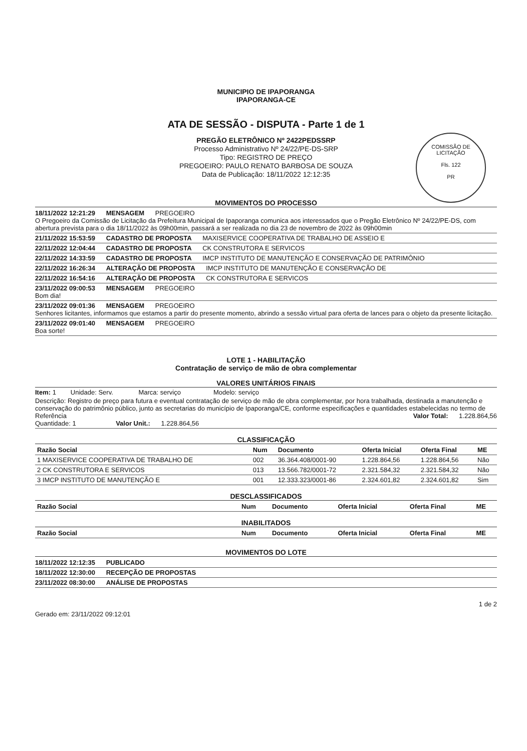MUNICIPIO DE IPAPORANGA
IPAPORANGA-CE
ATA DE SESSÃO - DISPUTA - Parte 1 de 1
PREGÃO ELETRÔNICO Nº 2422PEDSSRP
Processo Administrativo Nº 24/22/PE-DS-SRP
Tipo: REGISTRO DE PREÇO
PREGOEIRO: PAULO RENATO BARBOSA DE SOUZA
Data de Publicação: 18/11/2022 12:12:35
COMISSÃO DE LICITAÇÃO
Fls. 122
PR
MOVIMENTOS DO PROCESSO
18/11/2022 12:21:29 MENSAGEM PREGOEIRO
O Pregoeiro da Comissão de Licitação da Prefeitura Municipal de Ipaporanga comunica aos interessados que o Pregão Eletrônico Nº 24/22/PE-DS, com abertura prevista para o dia 18/11/2022 às 09h00min, passará a ser realizada no dia 23 de novembro de 2022 às 09h00min
21/11/2022 15:53:59 CADASTRO DE PROPOSTA MAXISERVICE COOPERATIVA DE TRABALHO DE ASSEIO E
22/11/2022 12:04:44 CADASTRO DE PROPOSTA CK CONSTRUTORA E SERVICOS
22/11/2022 14:33:59 CADASTRO DE PROPOSTA IMCP INSTITUTO DE MANUTENÇÃO E CONSERVAÇÃO DE PATRIMÔNIO
22/11/2022 16:26:34 ALTERAÇÃO DE PROPOSTA IMCP INSTITUTO DE MANUTENÇÃO E CONSERVAÇÃO DE
22/11/2022 16:54:16 ALTERAÇÃO DE PROPOSTA CK CONSTRUTORA E SERVICOS
23/11/2022 09:00:53 MENSAGEM PREGOEIRO
Bom dia!
23/11/2022 09:01:36 MENSAGEM PREGOEIRO
Senhores licitantes, informamos que estamos a partir do presente momento, abrindo a sessão virtual para oferta de lances para o objeto da presente licitação.
23/11/2022 09:01:40 MENSAGEM PREGOEIRO
Boa sorte!
LOTE 1 - HABILITAÇÃO
Contratação de serviço de mão de obra complementar
VALORES UNITÁRIOS FINAIS
Item: 1 Unidade: Serv. Marca: serviço Modelo: serviço
Descrição: Registro de preço para futura e eventual contratação de serviço de mão de obra complementar, por hora trabalhada, destinada a manutenção e conservação do patrimônio público, junto as secretarias do município de Ipaporanga/CE, conforme especificações e quantidades estabelecidas no termo de Referência Valor Total: 1.228.864,56
Quantidade: 1 Valor Unit.: 1.228.864,56
CLASSIFICAÇÃO
| Razão Social | Num | Documento | Oferta Inicial | Oferta Final | ME |
| --- | --- | --- | --- | --- | --- |
| 1 MAXISERVICE COOPERATIVA DE TRABALHO DE | 002 | 36.364.408/0001-90 | 1.228.864,56 | 1.228.864,56 | Não |
| 2 CK CONSTRUTORA E SERVICOS | 013 | 13.566.782/0001-72 | 2.321.584,32 | 2.321.584,32 | Não |
| 3 IMCP INSTITUTO DE MANUTENÇÃO E | 001 | 12.333.323/0001-86 | 2.324.601,82 | 2.324.601,82 | Sim |
DESCLASSIFICADOS
| Razão Social | Num | Documento | Oferta Inicial | Oferta Final | ME |
| --- | --- | --- | --- | --- | --- |
INABILITADOS
| Razão Social | Num | Documento | Oferta Inicial | Oferta Final | ME |
| --- | --- | --- | --- | --- | --- |
MOVIMENTOS DO LOTE
18/11/2022 12:12:35 PUBLICADO
18/11/2022 12:30:00 RECEPÇÃO DE PROPOSTAS
23/11/2022 08:30:00 ANÁLISE DE PROPOSTAS
Gerado em: 23/11/2022 09:12:01 1 de 2